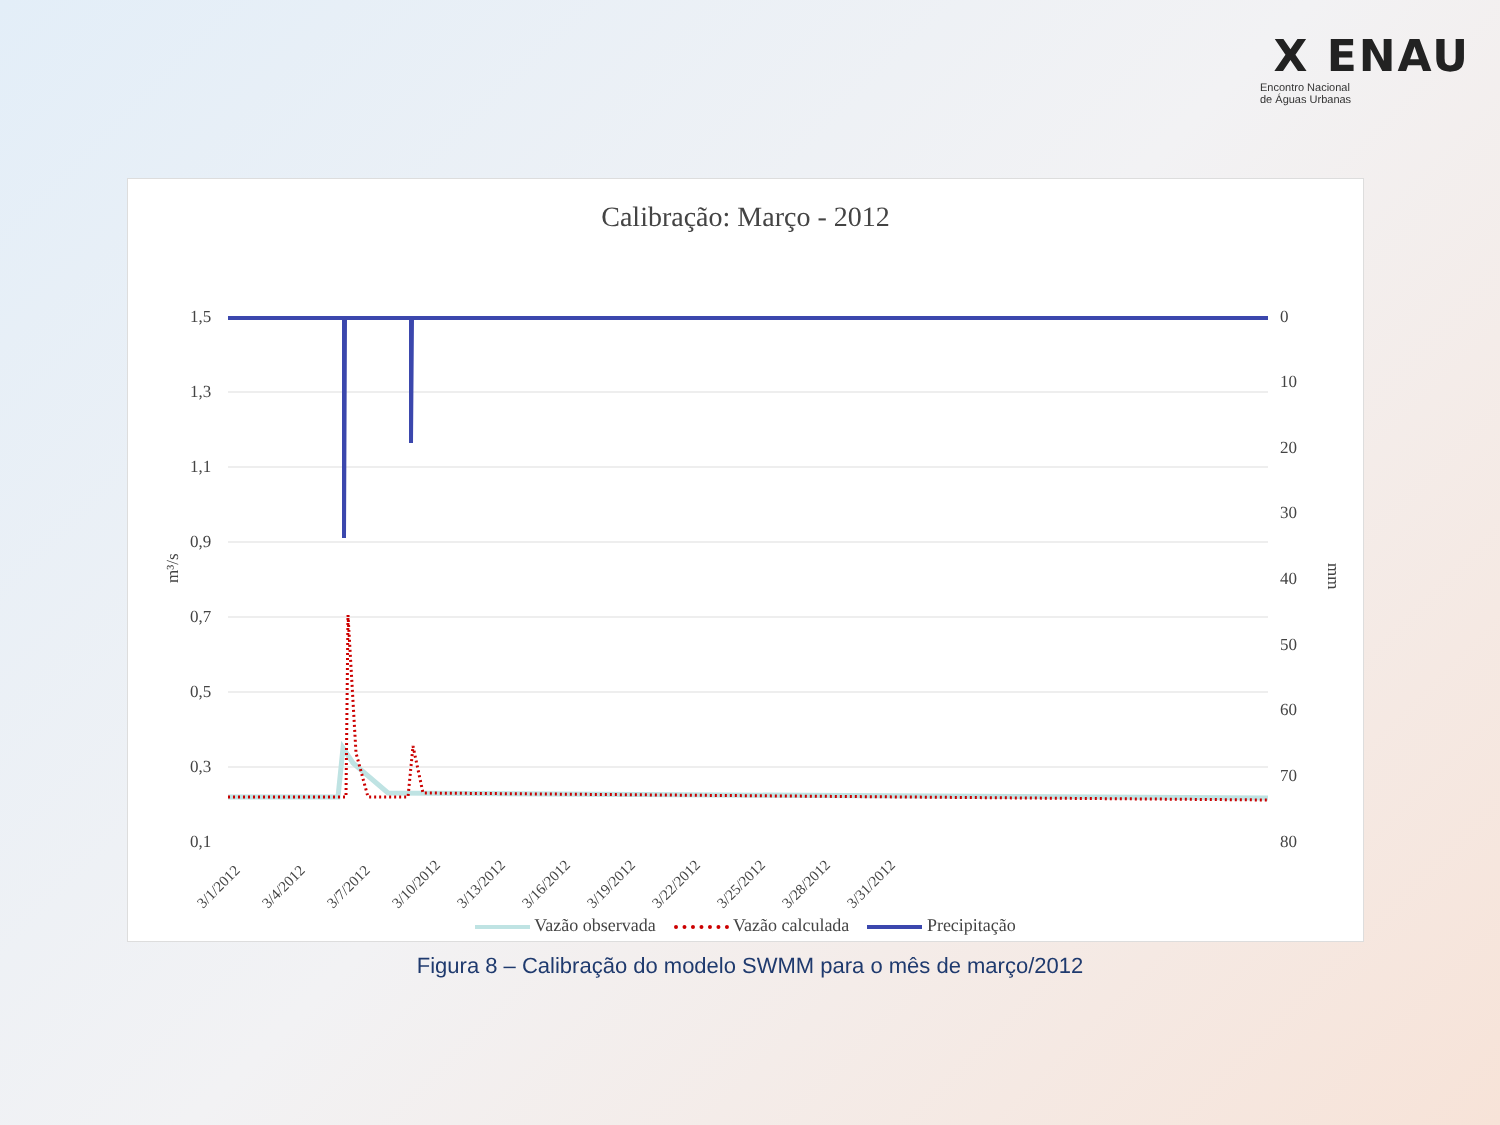X ENAU
Encontro Nacional
de Águas Urbanas
Calibração: Março - 2012
1,5
1,3
1,1
0,9
0,7
0,5
0,3
0,1
0
10
20
30
40
50
60
70
80
m³/s
mm
3/1/2012
3/4/2012
3/7/2012
3/10/2012
3/13/2012
3/16/2012
3/19/2012
3/22/2012
3/25/2012
3/28/2012
3/31/2012
Vazão observada Vazão calculada Precipitação
Figura 8 – Calibração do modelo SWMM para o mês de março/2012